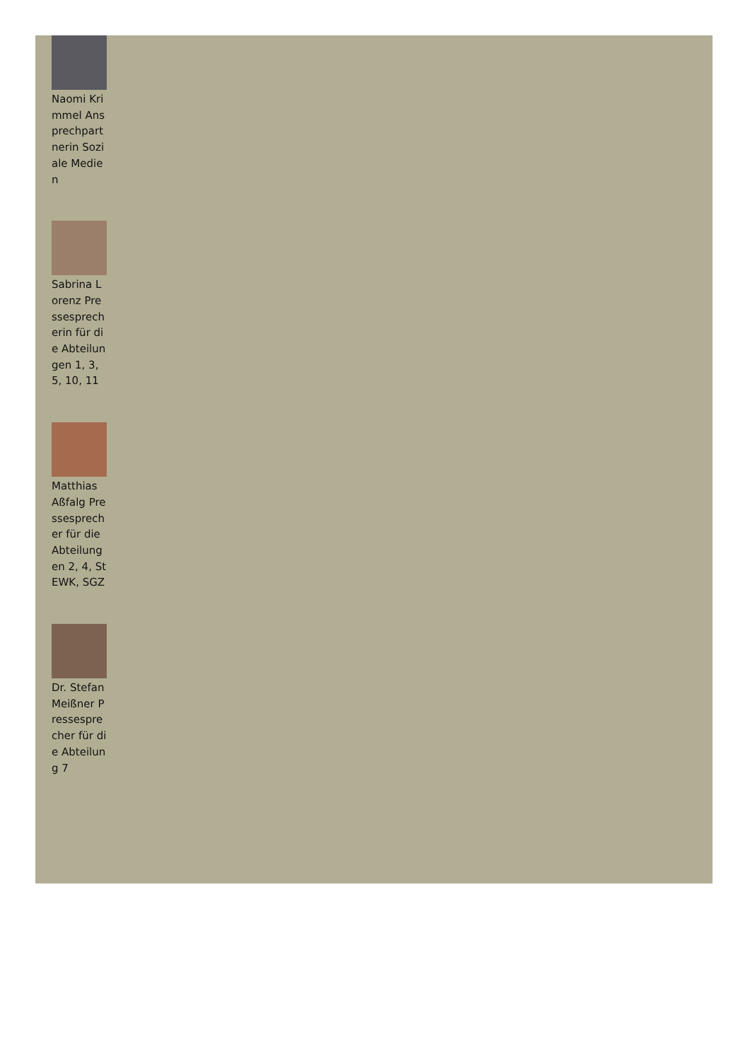Naomi Krimmel Ansprechpartnerin Soziale Medien
Sabrina Lorenz Pressesprecherin für die Abteilungen 1, 3, 5, 10, 11
Matthias Aßfalg Pressesprecher für die Abteilungen 2, 4, StEWK, SGZ
Dr. Stefan Meißner Pressesprecher für die Abteilung 7